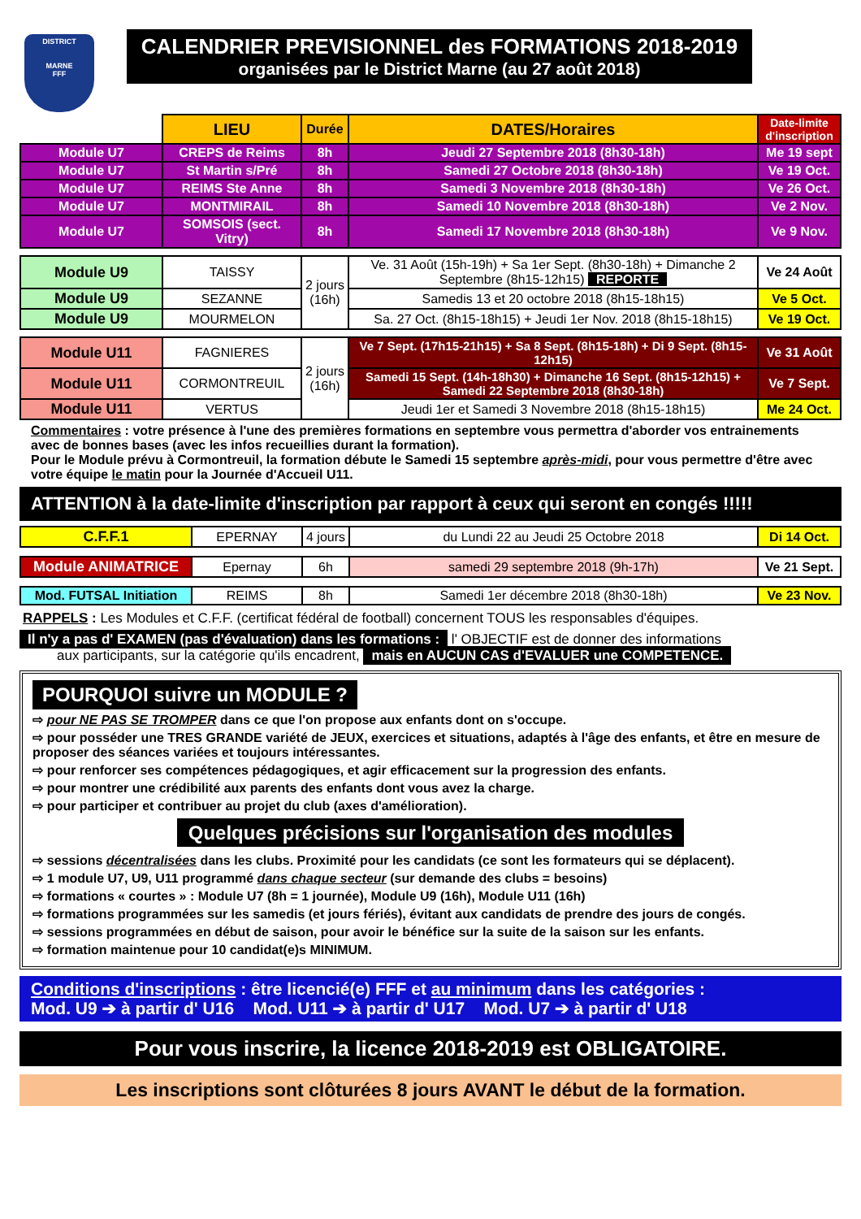DISTRICT
MARNE
FFF
CALENDRIER PREVISIONNEL des FORMATIONS 2018-2019
organisées par le District Marne (au 27 août 2018)
| | LIEU | Durée | DATES/Horaires | Date-limite d'inscription |
| --- | --- | --- | --- | --- |
| Module U7 | CREPS de Reims | 8h | Jeudi 27 Septembre 2018 (8h30-18h) | Me 19 sept |
| Module U7 | St Martin s/Pré | 8h | Samedi 27 Octobre 2018 (8h30-18h) | Ve 19 Oct. |
| Module U7 | REIMS Ste Anne | 8h | Samedi 3 Novembre 2018 (8h30-18h) | Ve 26 Oct. |
| Module U7 | MONTMIRAIL | 8h | Samedi 10 Novembre 2018 (8h30-18h) | Ve 2 Nov. |
| Module U7 | SOMSOIS (sect. Vitry) | 8h | Samedi 17 Novembre 2018 (8h30-18h) | Ve 9 Nov. |
| Module U9 | TAISSY | 2 jours (16h) | Ve. 31 Août (15h-19h) + Sa 1er Sept. (8h30-18h) + Dimanche 2 Septembre (8h15-12h15) REPORTE | Ve 24 Août |
| Module U9 | SEZANNE | | Samedis 13 et 20 octobre 2018 (8h15-18h15) | Ve 5 Oct. |
| Module U9 | MOURMELON | | Sa. 27 Oct. (8h15-18h15) + Jeudi 1er Nov. 2018 (8h15-18h15) | Ve 19 Oct. |
| Module U11 | FAGNIERES | 2 jours (16h) | Ve 7 Sept. (17h15-21h15) + Sa 8 Sept. (8h15-18h) + Di 9 Sept. (8h15-12h15) | Ve 31 Août |
| Module U11 | CORMONTREUIL | | Samedi 15 Sept. (14h-18h30) + Dimanche 16 Sept. (8h15-12h15) + Samedi 22 Septembre 2018 (8h30-18h) | Ve 7 Sept. |
| Module U11 | VERTUS | | Jeudi 1er et Samedi 3 Novembre 2018 (8h15-18h15) | Me 24 Oct. |
Commentaires : votre présence à l'une des premières formations en septembre vous permettra d'aborder vos entrainements avec de bonnes bases (avec les infos recueillies durant la formation).
Pour le Module prévu à Cormontreuil, la formation débute le Samedi 15 septembre après-midi, pour vous permettre d'être avec votre équipe le matin pour la Journée d'Accueil U11.
ATTENTION à la date-limite d'inscription par rapport à ceux qui seront en congés !!!!!
| C.F.F.1 | EPERNAY | 4 jours | du Lundi 22 au Jeudi 25 Octobre 2018 | Di 14 Oct. |
| Module ANIMATRICE | Epernay | 6h | samedi 29 septembre 2018 (9h-17h) | Ve 21 Sept. |
| Mod. FUTSAL Initiation | REIMS | 8h | Samedi 1er décembre 2018 (8h30-18h) | Ve 23 Nov. |
RAPPELS : Les Modules et C.F.F. (certificat fédéral de football) concernent TOUS les responsables d'équipes.
Il n'y a pas d' EXAMEN (pas d'évaluation) dans les formations : l' OBJECTIF est de donner des informations
aux participants, sur la catégorie qu'ils encadrent, mais en AUCUN CAS d'EVALUER une COMPETENCE.
POURQUOI suivre un MODULE ?
⇨ pour NE PAS SE TROMPER dans ce que l'on propose aux enfants dont on s'occupe.
⇨ pour posséder une TRES GRANDE variété de JEUX, exercices et situations, adaptés à l'âge des enfants, et être en mesure de proposer des séances variées et toujours intéressantes.
⇨ pour renforcer ses compétences pédagogiques, et agir efficacement sur la progression des enfants.
⇨ pour montrer une crédibilité aux parents des enfants dont vous avez la charge.
⇨ pour participer et contribuer au projet du club (axes d'amélioration).
Quelques précisions sur l'organisation des modules
⇨ sessions décentralisées dans les clubs. Proximité pour les candidats (ce sont les formateurs qui se déplacent).
⇨ 1 module U7, U9, U11 programmé dans chaque secteur (sur demande des clubs = besoins)
⇨ formations « courtes » : Module U7 (8h = 1 journée), Module U9 (16h), Module U11 (16h)
⇨ formations programmées sur les samedis (et jours fériés), évitant aux candidats de prendre des jours de congés.
⇨ sessions programmées en début de saison, pour avoir le bénéfice sur la suite de la saison sur les enfants.
⇨ formation maintenue pour 10 candidat(e)s MINIMUM.
Conditions d'inscriptions : être licencié(e) FFF et au minimum dans les catégories :
Mod. U9 ➔ à partir d' U16 Mod. U11 ➔ à partir d' U17 Mod. U7 ➔ à partir d' U18
Pour vous inscrire, la licence 2018-2019 est OBLIGATOIRE.
Les inscriptions sont clôturées 8 jours AVANT le début de la formation.